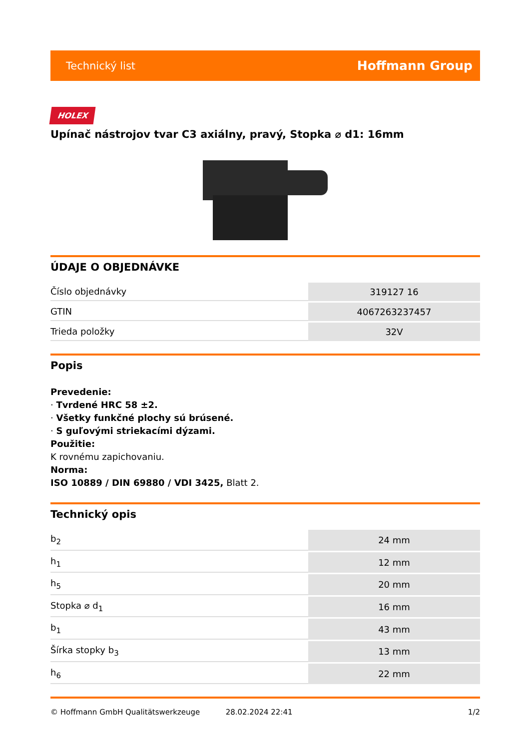Technický list Hoffmann Group
HOLEX
Upínač nástrojov tvar C3 axiálny, pravý, Stopka ⌀ d1: 16mm
ÚDAJE O OBJEDNÁVKE
| Číslo objednávky | 319127 16 |
| GTIN | 4067263237457 |
| Trieda položky | 32V |
Popis
Prevedenie:
· Tvrdené HRC 58 ±2.
· Všetky funkčné plochy sú brúsené.
· S guľovými striekacími dýzami.
Použitie:
K rovnému zapichovaniu.
Norma:
ISO 10889 / DIN 69880 / VDI 3425, Blatt 2.
Technický opis
| b<sub>2</sub> | 24 mm |
| h<sub>1</sub> | 12 mm |
| h<sub>5</sub> | 20 mm |
| Stopka ⌀ d<sub>1</sub> | 16 mm |
| b<sub>1</sub> | 43 mm |
| Šírka stopky b<sub>3</sub> | 13 mm |
| h<sub>6</sub> | 22 mm |
© Hoffmann GmbH Qualitätswerkzeuge 28.02.2024 22:41 1/2